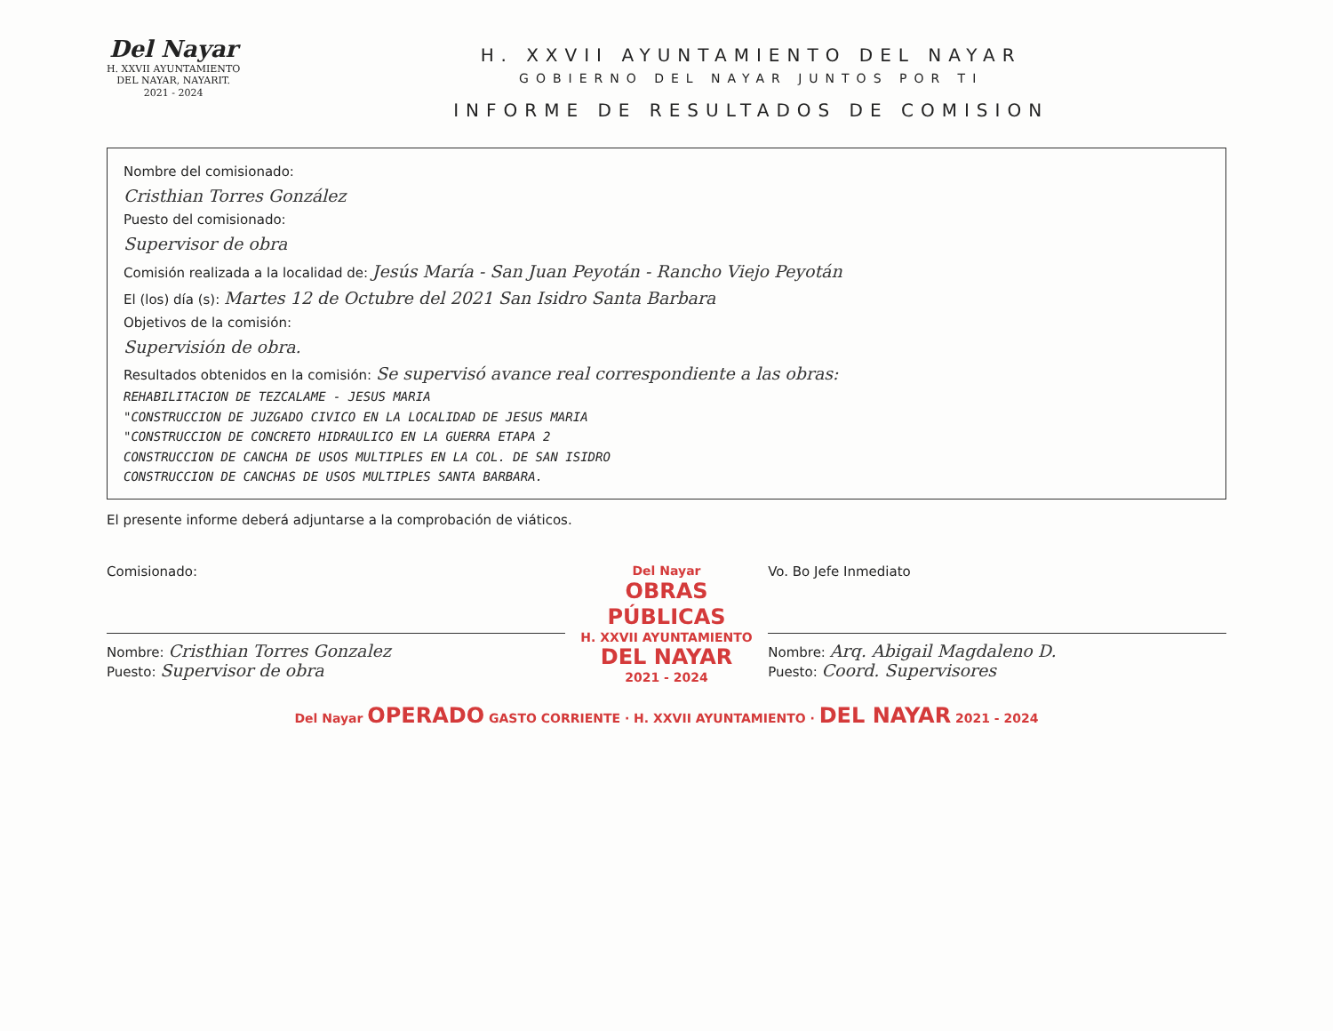Del Nayar
H. XXVII AYUNTAMIENTO
DEL NAYAR, NAYARIT.
2021 - 2024
H. XXVII AYUNTAMIENTO DEL NAYAR
GOBIERNO DEL NAYAR JUNTOS POR TI
INFORME DE RESULTADOS DE COMISION
Nombre del comisionado:
Cristhian Torres González
Puesto del comisionado:
Supervisor de obra
Comisión realizada a la localidad de: Jesús María - San Juan Peyotán - Rancho Viejo Peyotán
El (los) día (s): Martes 12 de Octubre del 2021 San Isidro Santa Barbara
Objetivos de la comisión:
Supervisión de obra.
Resultados obtenidos en la comisión: Se supervisó avance real correspondiente a las obras:
REHABILITACION DE TEZCALAME - JESUS MARIA
"CONSTRUCCION DE JUZGADO CIVICO EN LA LOCALIDAD DE JESUS MARIA
"CONSTRUCCION DE CONCRETO HIDRAULICO EN LA GUERRA ETAPA 2
CONSTRUCCION DE CANCHA DE USOS MULTIPLES EN LA COL. DE SAN ISIDRO
CONSTRUCCION DE CANCHAS DE USOS MULTIPLES SANTA BARBARA.
El presente informe deberá adjuntarse a la comprobación de viáticos.
Comisionado:
Nombre: Cristhian Torres Gonzalez
Puesto: Supervisor de obra
Del Nayar
OBRAS PÚBLICAS
H. XXVII AYUNTAMIENTO
DEL NAYAR
2021 - 2024
Vo. Bo Jefe Inmediato
Nombre: Arq. Abigail Magdaleno D.
Puesto: Coord. Supervisores
Del Nayar OPERADO GASTO CORRIENTE · H. XXVII AYUNTAMIENTO · DEL NAYAR 2021 - 2024